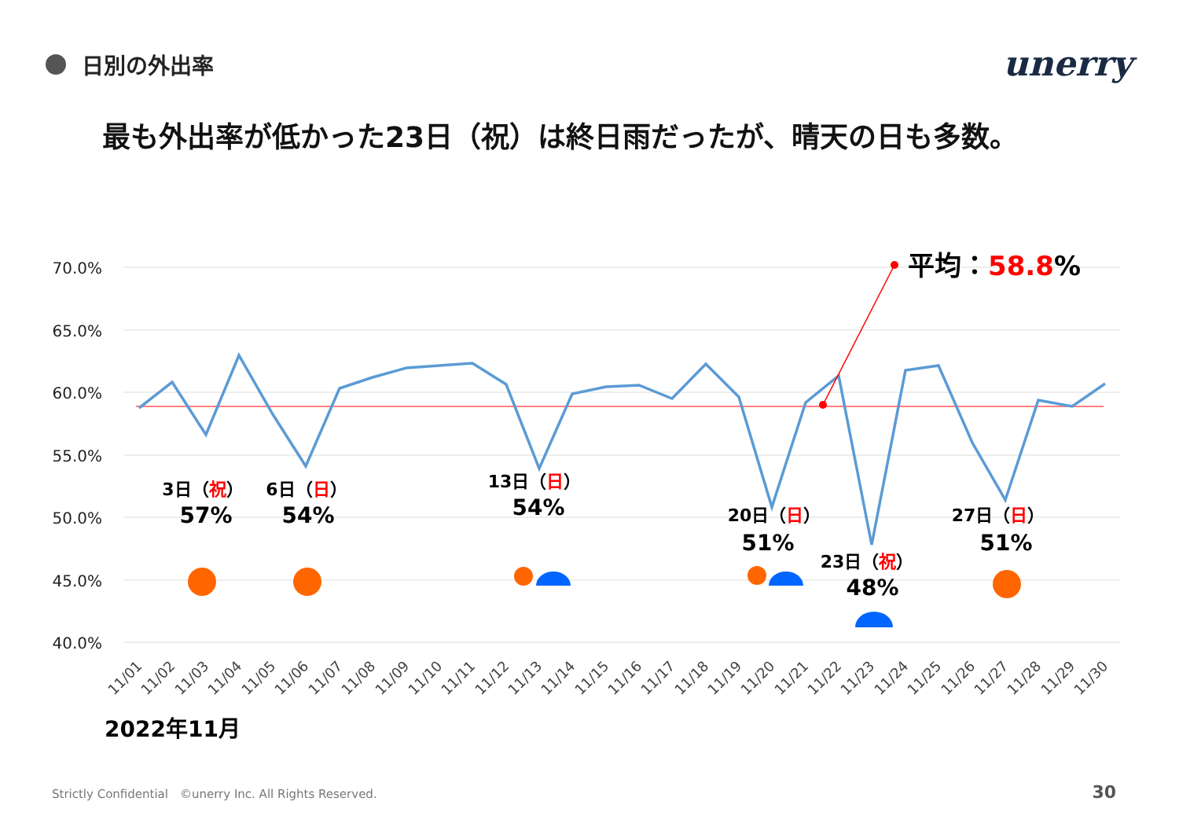日別の外出率 unerry
最も外出率が低かった23日（祝）は終日雨だったが、晴天の日も多数。
70.0%
65.0%
60.0%
55.0%
50.0%
45.0%
40.0%
平均：58.8%
3日（祝）
57%
6日（日）
54%
13日（日）
54%
20日（日）
51%
23日（祝）
48%
27日（日）
51%
11/01
11/02
11/03
11/04
11/05
11/06
11/07
11/08
11/09
11/10
11/11
11/12
11/13
11/14
11/15
11/16
11/17
11/18
11/19
11/20
11/21
11/22
11/23
11/24
11/25
11/26
11/27
11/28
11/29
11/30
2022年11月
Strictly Confidential　©unerry Inc. All Rights Reserved.
30